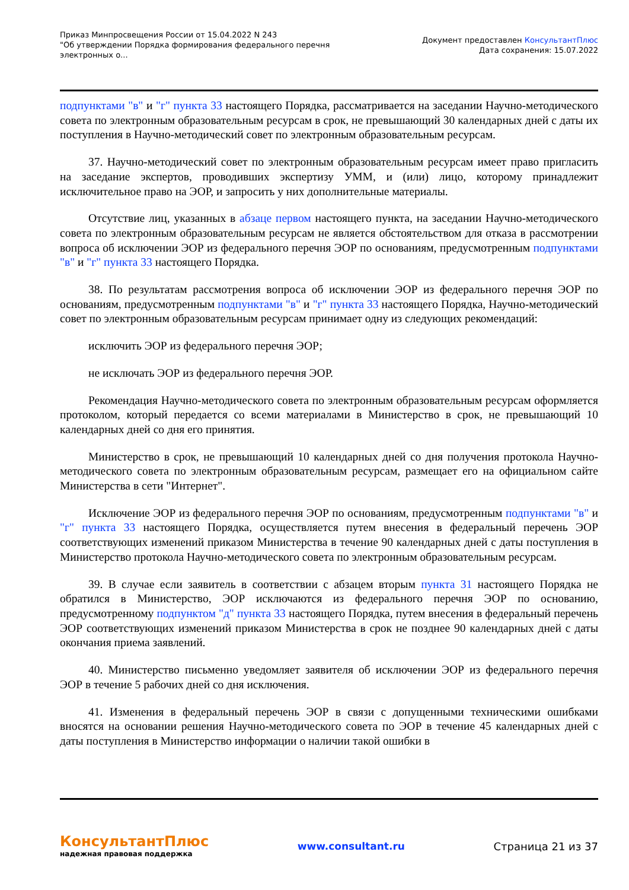Приказ Минпросвещения России от 15.04.2022 N 243
"Об утверждении Порядка формирования федерального перечня
электронных о...
Документ предоставлен КонсультантПлюс
Дата сохранения: 15.07.2022
подпунктами "в" и "г" пункта 33 настоящего Порядка, рассматривается на заседании Научно-методического совета по электронным образовательным ресурсам в срок, не превышающий 30 календарных дней с даты их поступления в Научно-методический совет по электронным образовательным ресурсам.
37. Научно-методический совет по электронным образовательным ресурсам имеет право пригласить на заседание экспертов, проводивших экспертизу УММ, и (или) лицо, которому принадлежит исключительное право на ЭОР, и запросить у них дополнительные материалы.
Отсутствие лиц, указанных в абзаце первом настоящего пункта, на заседании Научно-методического совета по электронным образовательным ресурсам не является обстоятельством для отказа в рассмотрении вопроса об исключении ЭОР из федерального перечня ЭОР по основаниям, предусмотренным подпунктами "в" и "г" пункта 33 настоящего Порядка.
38. По результатам рассмотрения вопроса об исключении ЭОР из федерального перечня ЭОР по основаниям, предусмотренным подпунктами "в" и "г" пункта 33 настоящего Порядка, Научно-методический совет по электронным образовательным ресурсам принимает одну из следующих рекомендаций:
исключить ЭОР из федерального перечня ЭОР;
не исключать ЭОР из федерального перечня ЭОР.
Рекомендация Научно-методического совета по электронным образовательным ресурсам оформляется протоколом, который передается со всеми материалами в Министерство в срок, не превышающий 10 календарных дней со дня его принятия.
Министерство в срок, не превышающий 10 календарных дней со дня получения протокола Научно-методического совета по электронным образовательным ресурсам, размещает его на официальном сайте Министерства в сети "Интернет".
Исключение ЭОР из федерального перечня ЭОР по основаниям, предусмотренным подпунктами "в" и "г" пункта 33 настоящего Порядка, осуществляется путем внесения в федеральный перечень ЭОР соответствующих изменений приказом Министерства в течение 90 календарных дней с даты поступления в Министерство протокола Научно-методического совета по электронным образовательным ресурсам.
39. В случае если заявитель в соответствии с абзацем вторым пункта 31 настоящего Порядка не обратился в Министерство, ЭОР исключаются из федерального перечня ЭОР по основанию, предусмотренному подпунктом "д" пункта 33 настоящего Порядка, путем внесения в федеральный перечень ЭОР соответствующих изменений приказом Министерства в срок не позднее 90 календарных дней с даты окончания приема заявлений.
40. Министерство письменно уведомляет заявителя об исключении ЭОР из федерального перечня ЭОР в течение 5 рабочих дней со дня исключения.
41. Изменения в федеральный перечень ЭОР в связи с допущенными техническими ошибками вносятся на основании решения Научно-методического совета по ЭОР в течение 45 календарных дней с даты поступления в Министерство информации о наличии такой ошибки в
КонсультантПлюс
надежная правовая поддержка
www.consultant.ru Страница 21 из 37